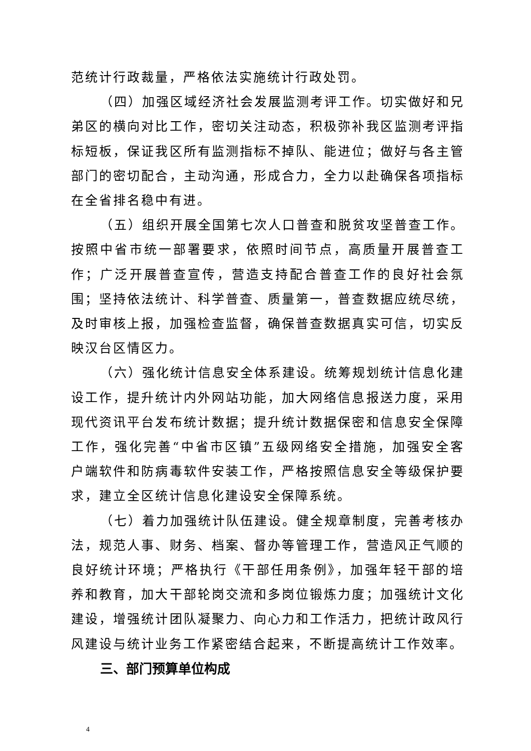范统计行政裁量，严格依法实施统计行政处罚。
（四）加强区域经济社会发展监测考评工作。切实做好和兄弟区的横向对比工作，密切关注动态，积极弥补我区监测考评指标短板，保证我区所有监测指标不掉队、能进位；做好与各主管部门的密切配合，主动沟通，形成合力，全力以赴确保各项指标在全省排名稳中有进。
（五）组织开展全国第七次人口普查和脱贫攻坚普查工作。按照中省市统一部署要求，依照时间节点，高质量开展普查工作；广泛开展普查宣传，营造支持配合普查工作的良好社会氛围；坚持依法统计、科学普查、质量第一，普查数据应统尽统，及时审核上报，加强检查监督，确保普查数据真实可信，切实反映汉台区情区力。
（六）强化统计信息安全体系建设。统筹规划统计信息化建设工作，提升统计内外网站功能，加大网络信息报送力度，采用现代资讯平台发布统计数据；提升统计数据保密和信息安全保障工作，强化完善“中省市区镇”五级网络安全措施，加强安全客户端软件和防病毒软件安装工作，严格按照信息安全等级保护要求，建立全区统计信息化建设安全保障系统。
（七）着力加强统计队伍建设。健全规章制度，完善考核办法，规范人事、财务、档案、督办等管理工作，营造风正气顺的良好统计环境；严格执行《干部任用条例》，加强年轻干部的培养和教育，加大干部轮岗交流和多岗位锻炼力度；加强统计文化建设，增强统计团队凝聚力、向心力和工作活力，把统计政风行风建设与统计业务工作紧密结合起来，不断提高统计工作效率。
三、部门预算单位构成
4